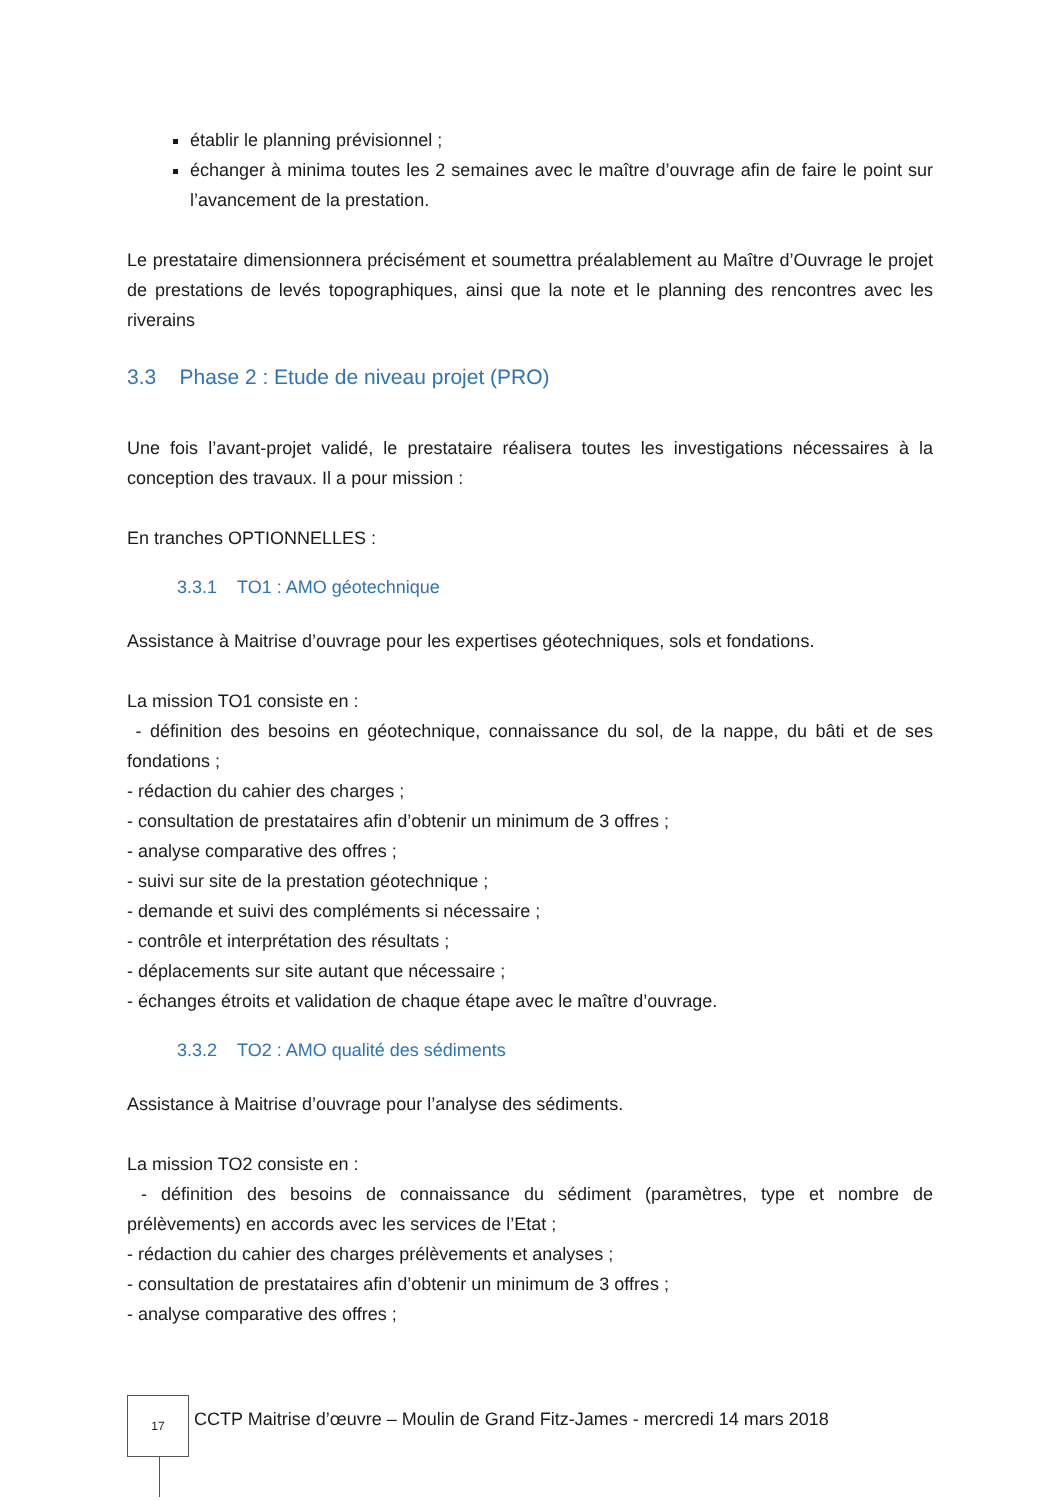établir le planning prévisionnel ;
échanger à minima toutes les 2 semaines avec le maître d’ouvrage afin de faire le point sur l’avancement de la prestation.
Le prestataire dimensionnera précisément et soumettra préalablement au Maître d’Ouvrage le projet de prestations de levés topographiques, ainsi que la note et le planning des rencontres avec les riverains
3.3 Phase 2 : Etude de niveau projet (PRO)
Une fois l’avant-projet validé, le prestataire réalisera toutes les investigations nécessaires à la conception des travaux. Il a pour mission :
En tranches OPTIONNELLES :
3.3.1 TO1 : AMO géotechnique
Assistance à Maitrise d’ouvrage pour les expertises géotechniques, sols et fondations.
La mission TO1 consiste en :
- définition des besoins en géotechnique, connaissance du sol, de la nappe, du bâti et de ses fondations ;
- rédaction du cahier des charges ;
- consultation de prestataires afin d’obtenir un minimum de 3 offres ;
- analyse comparative des offres ;
- suivi sur site de la prestation géotechnique ;
- demande et suivi des compléments si nécessaire ;
- contrôle et interprétation des résultats ;
- déplacements sur site autant que nécessaire ;
- échanges étroits et validation de chaque étape avec le maître d’ouvrage.
3.3.2 TO2 : AMO qualité des sédiments
Assistance à Maitrise d’ouvrage pour l’analyse des sédiments.
La mission TO2 consiste en :
- définition des besoins de connaissance du sédiment (paramètres, type et nombre de prélèvements) en accords avec les services de l’Etat ;
- rédaction du cahier des charges prélèvements et analyses ;
- consultation de prestataires afin d’obtenir un minimum de 3 offres ;
- analyse comparative des offres ;
17
CCTP Maitrise d’œuvre – Moulin de Grand Fitz-James - mercredi 14 mars 2018